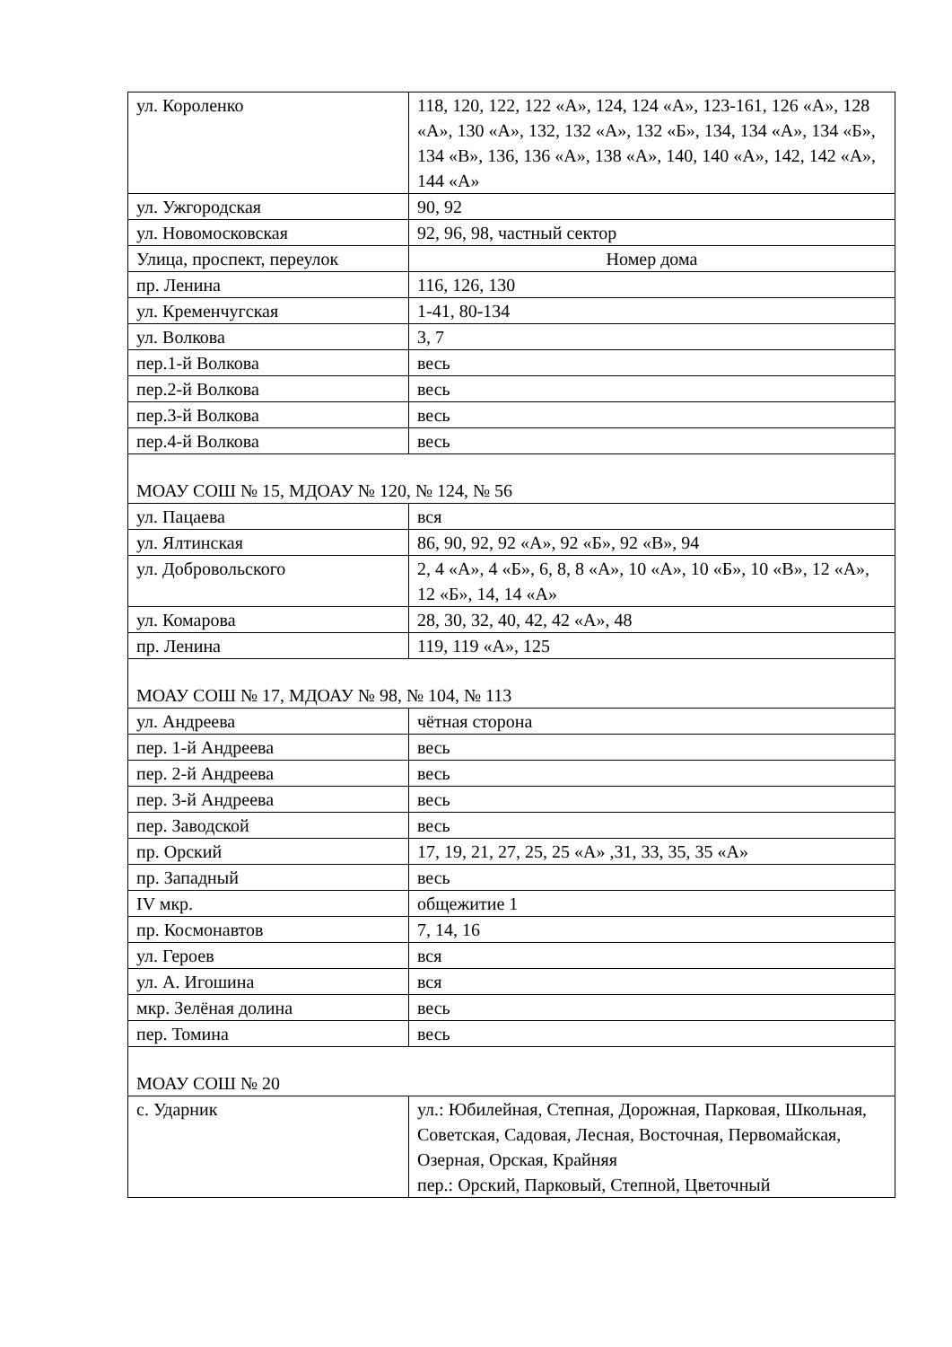| ул. Короленко | 118, 120, 122, 122 «А», 124, 124 «А», 123-161, 126 «А», 128 «А», 130 «А», 132, 132 «А», 132 «Б», 134, 134 «А», 134 «Б», 134 «В», 136, 136 «А», 138 «А», 140, 140 «А», 142, 142 «А», 144 «А» |
| ул. Ужгородская | 90, 92 |
| ул. Новомосковская | 92, 96, 98, частный сектор |
| Улица, проспект, переулок | Номер дома |
| пр. Ленина | 116, 126, 130 |
| ул. Кременчугская | 1-41, 80-134 |
| ул. Волкова | 3, 7 |
| пер.1-й Волкова | весь |
| пер.2-й Волкова | весь |
| пер.3-й Волкова | весь |
| пер.4-й Волкова | весь |
| МОАУ СОШ № 15, МДОАУ № 120, № 124, № 56 | |
| ул. Пацаева | вся |
| ул. Ялтинская | 86, 90, 92, 92 «А», 92 «Б», 92 «В», 94 |
| ул. Добровольского | 2, 4 «А», 4 «Б», 6, 8, 8 «А», 10 «А», 10 «Б», 10 «В», 12 «А», 12 «Б», 14, 14 «А» |
| ул. Комарова | 28, 30, 32, 40, 42, 42 «А», 48 |
| пр. Ленина | 119, 119 «А», 125 |
| МОАУ СОШ № 17, МДОАУ № 98, № 104, № 113 | |
| ул. Андреева | чётная сторона |
| пер. 1-й Андреева | весь |
| пер. 2-й Андреева | весь |
| пер. 3-й Андреева | весь |
| пер. Заводской | весь |
| пр. Орский | 17, 19, 21, 27, 25, 25 «А» ,31, 33, 35, 35 «А» |
| пр. Западный | весь |
| IV мкр. | общежитие 1 |
| пр. Космонавтов | 7, 14, 16 |
| ул. Героев | вся |
| ул. А. Игошина | вся |
| мкр. Зелёная долина | весь |
| пер. Томина | весь |
| МОАУ СОШ № 20 | |
| с. Ударник | ул.: Юбилейная, Степная, Дорожная, Парковая, Школьная, Советская, Садовая, Лесная, Восточная, Первомайская, Озерная, Орская, Крайняя пер.: Орский, Парковый, Степной, Цветочный |